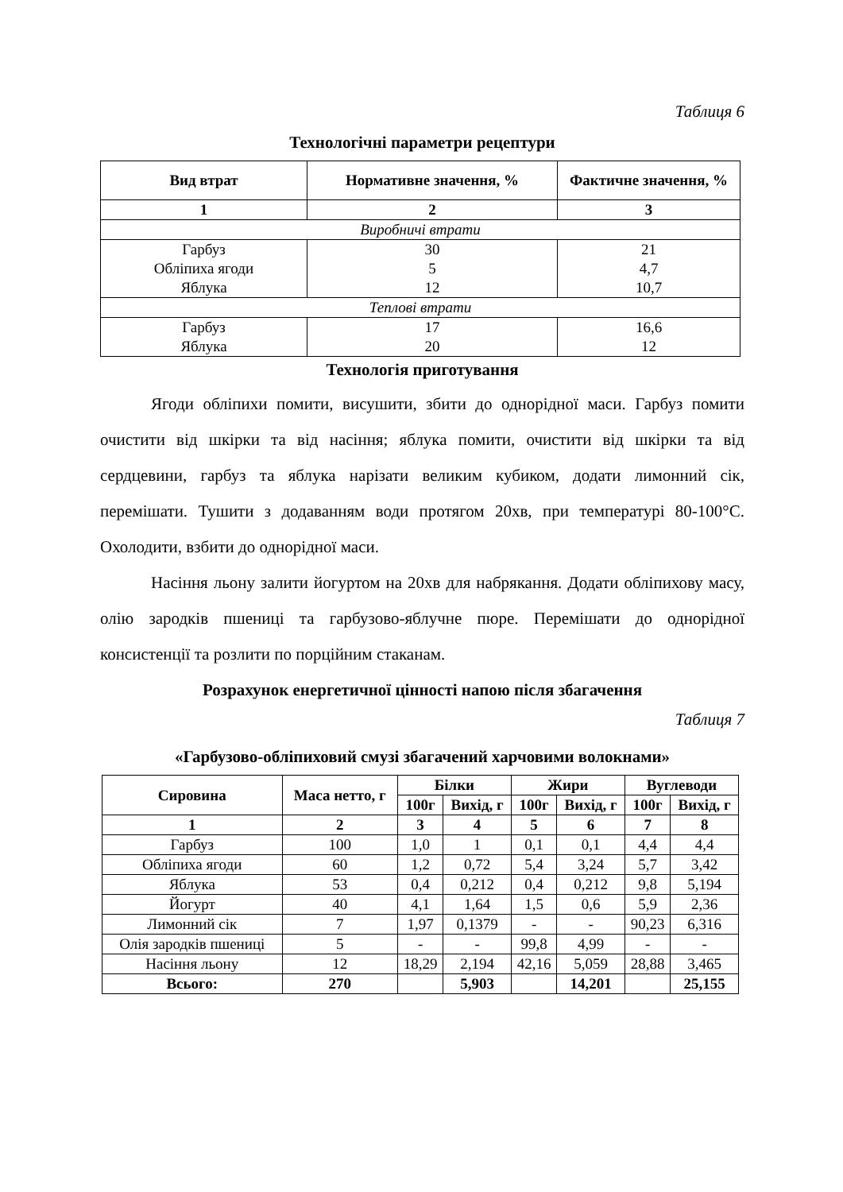Таблиця 6
Технологічні параметри рецептури
| Вид втрат | Нормативне значення, % | Фактичне значення, % |
| --- | --- | --- |
| 1 | 2 | 3 |
| Виробничі втрати | | |
| Гарбуз Обліпиха ягоди Яблука | 30 5 12 | 21 4,7 10,7 |
| Теплові втрати | | |
| Гарбуз Яблука | 17 20 | 16,6 12 |
Технологія приготування
Ягоди обліпихи помити, висушити, збити до однорідної маси. Гарбуз помити очистити від шкірки та від насіння; яблука помити, очистити від шкірки та від сердцевини, гарбуз та яблука нарізати великим кубиком, додати лимонний сік, перемішати. Тушити з додаванням води протягом 20хв, при температурі 80-100°С. Охолодити, взбити до однорідної маси.
Насіння льону залити йогуртом на 20хв для набрякання. Додати обліпихову масу, олію зародків пшениці та гарбузово-яблучне пюре. Перемішати до однорідної консистенції та розлити по порційним стаканам.
Розрахунок енергетичної цінності напою після збагачення
Таблиця 7
«Гарбузово-обліпиховий смузі збагачений харчовими волокнами»
| Сировина | Маса нетто, г | Білки | | Жири | | Вуглеводи | |
| --- | --- | --- | --- | --- | --- | --- | --- |
| | | 100г | Вихід, г | 100г | Вихід, г | 100г | Вихід, г |
| 1 | 2 | 3 | 4 | 5 | 6 | 7 | 8 |
| Гарбуз | 100 | 1,0 | 1 | 0,1 | 0,1 | 4,4 | 4,4 |
| Обліпиха ягоди | 60 | 1,2 | 0,72 | 5,4 | 3,24 | 5,7 | 3,42 |
| Яблука | 53 | 0,4 | 0,212 | 0,4 | 0,212 | 9,8 | 5,194 |
| Йогурт | 40 | 4,1 | 1,64 | 1,5 | 0,6 | 5,9 | 2,36 |
| Лимонний сік | 7 | 1,97 | 0,1379 | - | - | 90,23 | 6,316 |
| Олія зародків пшениці | 5 | - | - | 99,8 | 4,99 | - | - |
| Насіння льону | 12 | 18,29 | 2,194 | 42,16 | 5,059 | 28,88 | 3,465 |
| Всього: | 270 | | 5,903 | | 14,201 | | 25,155 |